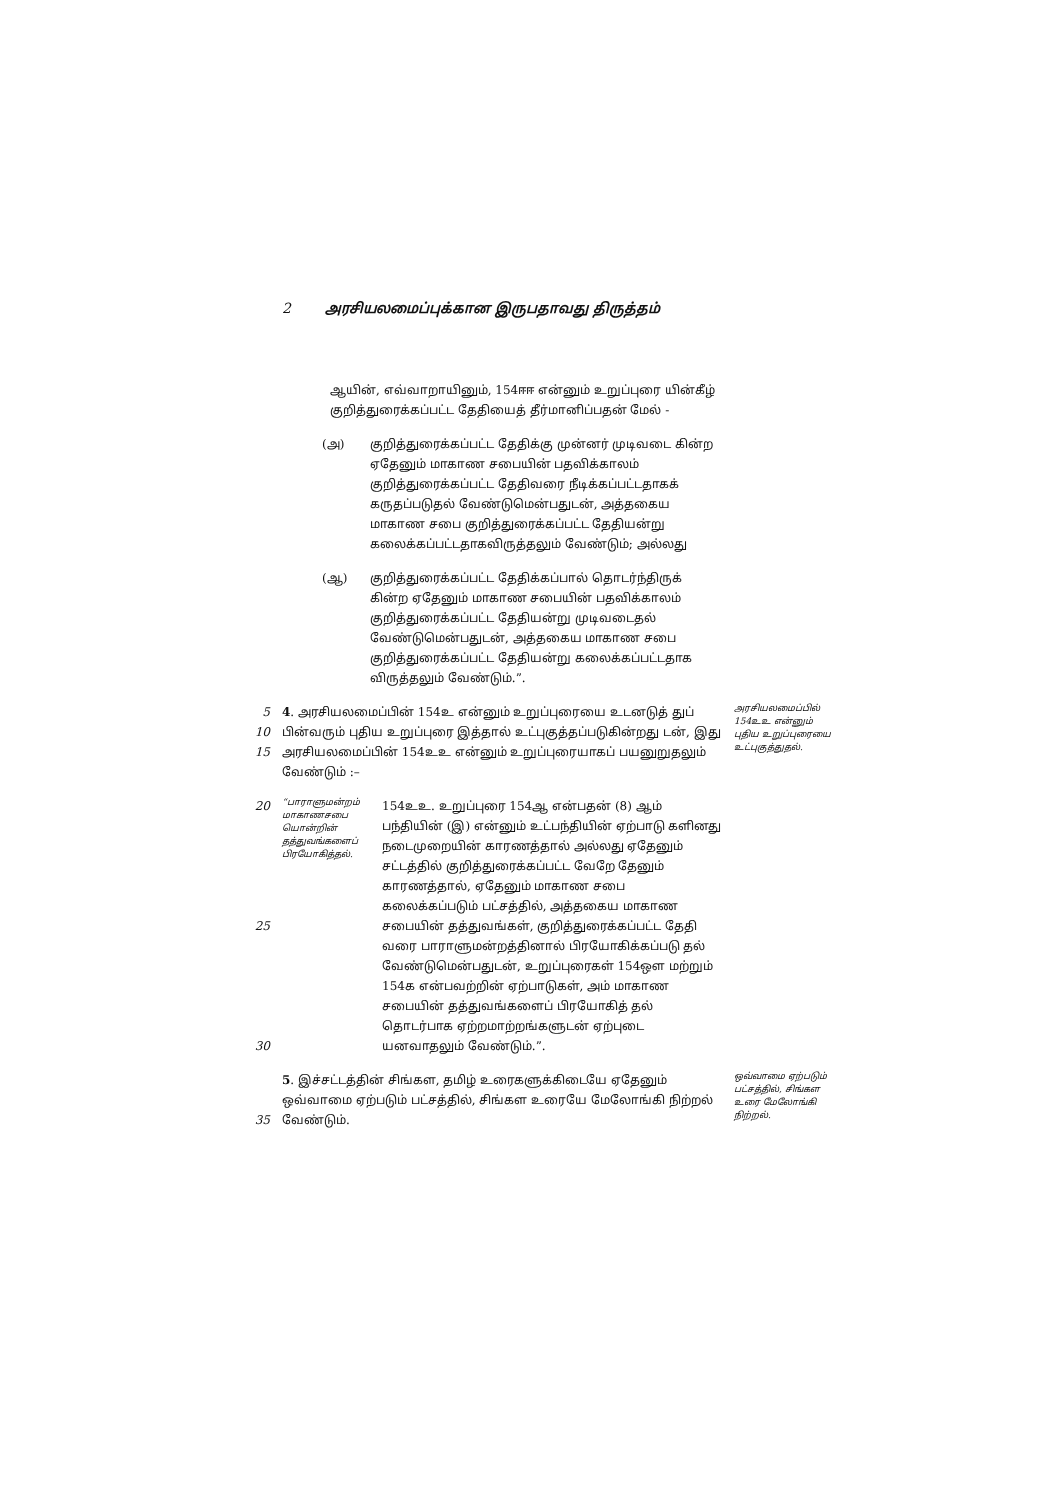2 அரசியலமைப்புக்கான இருபதாவது திருத்தம்
ஆயின், எவ்வாறாயினும், 154ஈஈ என்னும் உறுப்புரை யின்கீழ் குறித்துரைக்கப்பட்ட தேதியைத் தீர்மானிப்பதன் மேல் -
(அ) குறித்துரைக்கப்பட்ட தேதிக்கு முன்னர் முடிவடை கின்ற ஏதேனும் மாகாண சபையின் பதவிக்காலம் குறித்துரைக்கப்பட்ட தேதிவரை நீடிக்கப்பட்டதாகக் கருதப்படுதல் வேண்டுமென்பதுடன், அத்தகைய மாகாண சபை குறித்துரைக்கப்பட்ட தேதியன்று கலைக்கப்பட்டதாகவிருத்தலும் வேண்டும்; அல்லது
(ஆ) குறித்துரைக்கப்பட்ட தேதிக்கப்பால் தொடர்ந்திருக் கின்ற ஏதேனும் மாகாண சபையின் பதவிக்காலம் குறித்துரைக்கப்பட்ட தேதியன்று முடிவடைதல் வேண்டுமென்பதுடன், அத்தகைய மாகாண சபை குறித்துரைக்கப்பட்ட தேதியன்று கலைக்கப்பட்டதாக விருத்தலும் வேண்டும்.”.
5
10
15
4. அரசியலமைப்பின் 154உ என்னும் உறுப்புரையை உடனடுத் துப் பின்வரும் புதிய உறுப்புரை இத்தால் உட்புகுத்தப்படுகின்றது டன், இது அரசியலமைப்பின் 154உஉ என்னும் உறுப்புரையாகப் பயனுறுதலும் வேண்டும் :–
அரசியலமைப்பில் 154உஉ என்னும் புதிய உறுப்புரையை உட்புகுத்துதல்.
20
25
30
“பாராளுமன்றம் மாகாணசபை யொன்றின் தத்துவங்களைப் பிரயோகித்தல்.
154உஉ. உறுப்புரை 154ஆ என்பதன் (8) ஆம் பந்தியின் (இ) என்னும் உட்பந்தியின் ஏற்பாடு களினது நடைமுறையின் காரணத்தால் அல்லது ஏதேனும் சட்டத்தில் குறித்துரைக்கப்பட்ட வேறே தேனும் காரணத்தால், ஏதேனும் மாகாண சபை கலைக்கப்படும் பட்சத்தில், அத்தகைய மாகாண சபையின் தத்துவங்கள், குறித்துரைக்கப்பட்ட தேதி வரை பாராளுமன்றத்தினால் பிரயோகிக்கப்படு தல் வேண்டுமென்பதுடன், உறுப்புரைகள் 154ஔ மற்றும் 154க என்பவற்றின் ஏற்பாடுகள், அம் மாகாண சபையின் தத்துவங்களைப் பிரயோகித் தல் தொடர்பாக ஏற்றமாற்றங்களுடன் ஏற்புடை யனவாதலும் வேண்டும்.”.
35 5. இச்சட்டத்தின் சிங்கள, தமிழ் உரைகளுக்கிடையே ஏதேனும் ஒவ்வாமை ஏற்படும் பட்சத்தில், சிங்கள உரையே மேலோங்கி நிற்றல் வேண்டும்.
ஒவ்வாமை ஏற்படும் பட்சத்தில், சிங்கள உரை மேலோங்கி நிற்றல்.